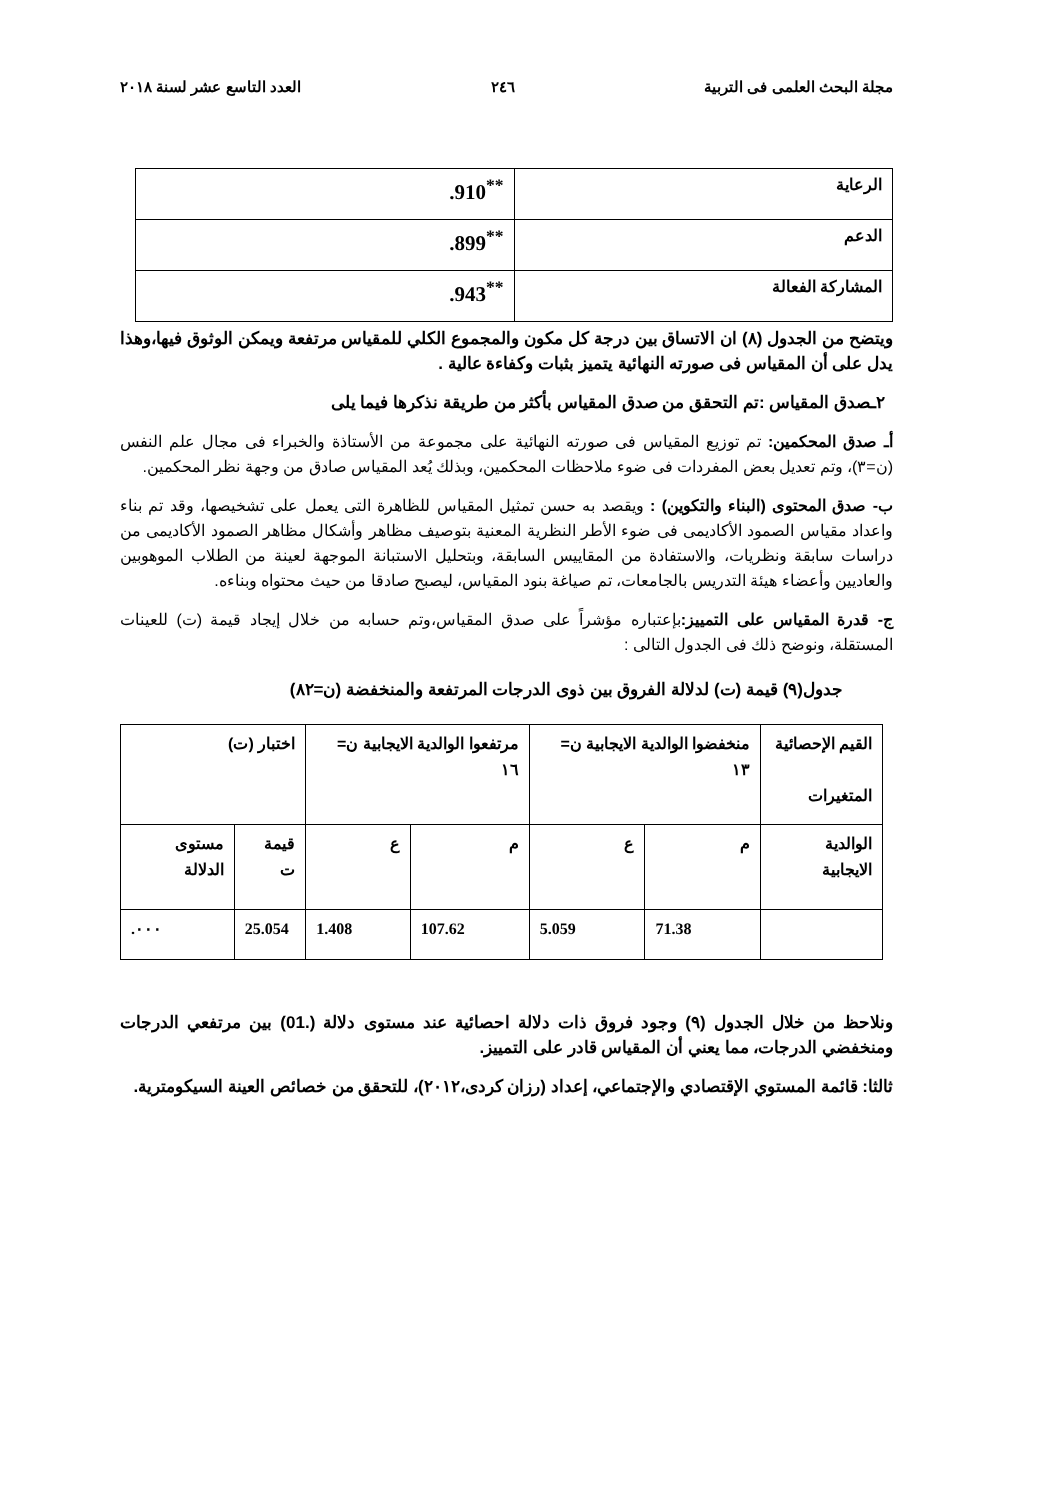مجلة البحث العلمى فى التربية ٢٤٦ العدد التاسع عشر لسنة ٢٠١٨
| الرعاية | .910<sup>**</sup> |
| الدعم | .899<sup>**</sup> |
| المشاركة الفعالة | .943<sup>**</sup> |
ويتضح من الجدول (٨) ان الاتساق بين درجة كل مكون والمجموع الكلي للمقياس مرتفعة ويمكن الوثوق فيها،وهذا يدل على أن المقياس فى صورته النهائية يتميز بثبات وكفاءة عالية .
٢ـصدق المقياس :تم التحقق من صدق المقياس بأكثر من طريقة نذكرها فيما يلى
أـ صدق المحكمين: تم توزيع المقياس فى صورته النهائية على مجموعة من الأستاذة والخبراء فى مجال علم النفس (ن=٣)، وتم تعديل بعض المفردات فى ضوء ملاحظات المحكمين، وبذلك يُعد المقياس صادق من وجهة نظر المحكمين.
ب- صدق المحتوى (البناء والتكوين) : ويقصد به حسن تمثيل المقياس للظاهرة التى يعمل على تشخيصها، وقد تم بناء واعداد مقياس الصمود الأكاديمى فى ضوء الأطر النظرية المعنية بتوصيف مظاهر وأشكال مظاهر الصمود الأكاديمى من دراسات سابقة ونظريات، والاستفادة من المقاييس السابقة، وبتحليل الاستبانة الموجهة لعينة من الطلاب الموهوبين والعاديين وأعضاء هيئة التدريس بالجامعات، تم صياغة بنود المقياس، ليصبح صادقا من حيث محتواه وبناءه.
ج- قدرة المقياس على التمييز: بإعتباره مؤشراً على صدق المقياس،وتم حسابه من خلال إيجاد قيمة (ت) للعينات المستقلة، ونوضح ذلك فى الجدول التالى :
جدول(٩) قيمة (ت) لدلالة الفروق بين ذوى الدرجات المرتفعة والمنخفضة (ن=٨٢)
| القيم الإحصائية المتغيرات | منخفضوا الوالدية الايجابية ن= ١٣ | | مرتفعوا الوالدية الايجابية ن= ١٦ | | اختبار (ت) | |
| الوالدية الايجابية | م | ع | م | ع | قيمة ت | مستوى الدلالة |
| | 71.38 | 5.059 | 107.62 | 1.408 | 25.054 | .٠٠٠ |
ونلاحظ من خلال الجدول (٩) وجود فروق ذات دلالة احصائية عند مستوى دلالة (.01) بين مرتفعي الدرجات ومنخفضي الدرجات، مما يعني أن المقياس قادر على التمييز.
ثالثا: قائمة المستوي الإقتصادي والإجتماعي، إعداد (رزان كردى،٢٠١٢)، للتحقق من خصائص العينة السيكومترية.